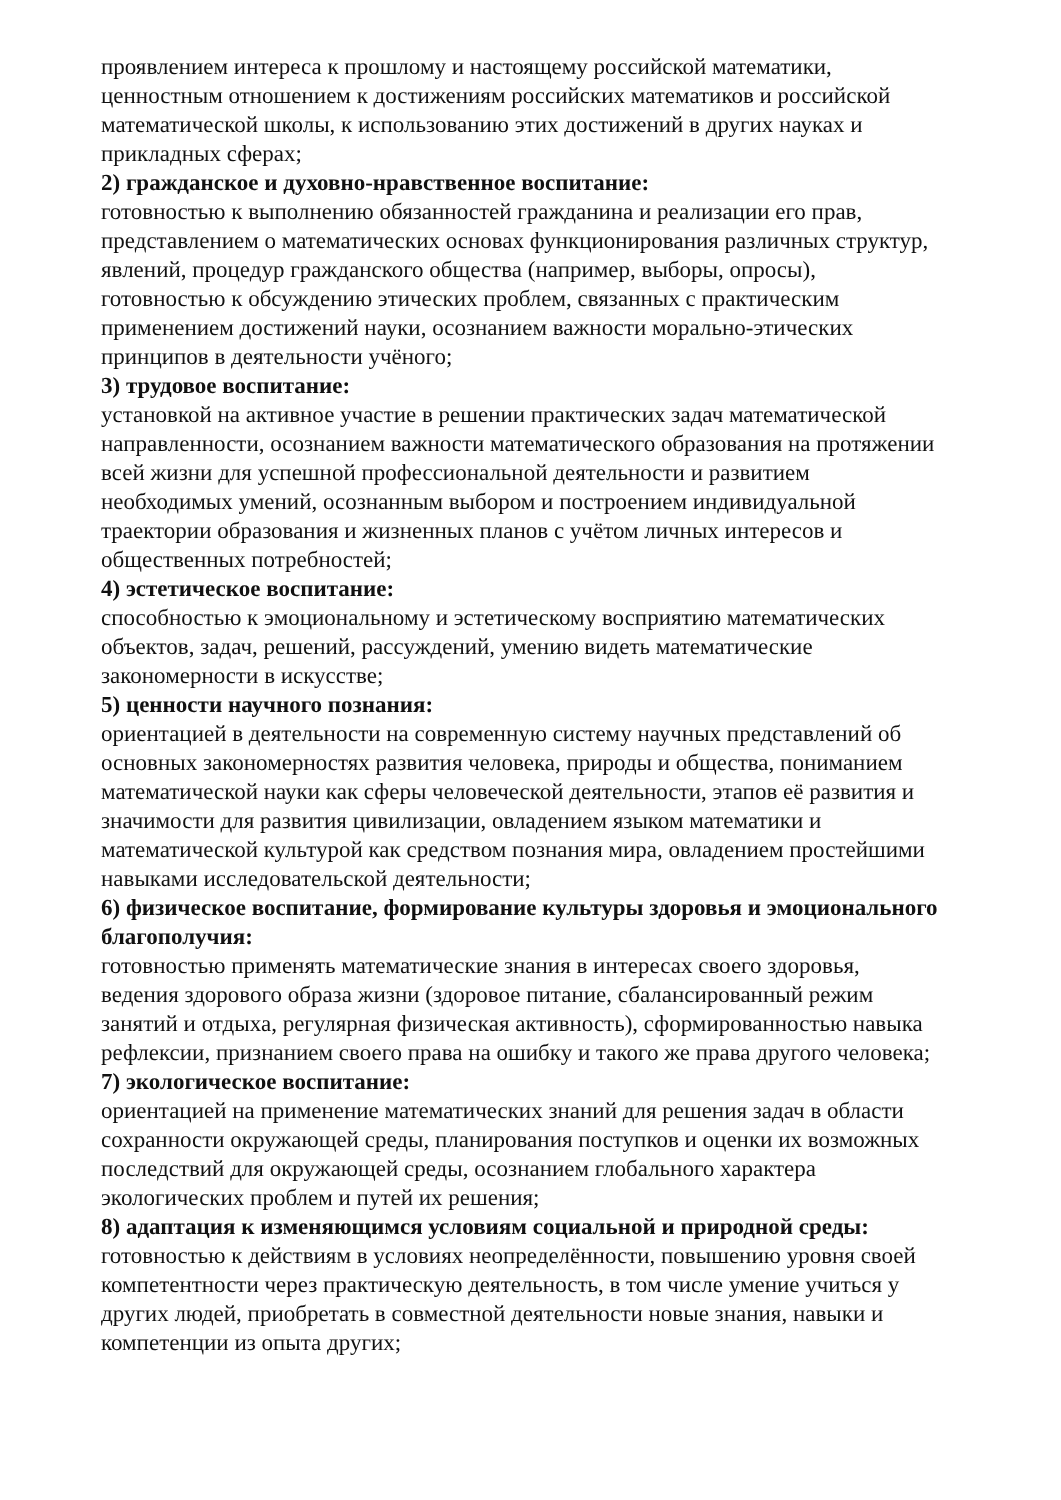проявлением интереса к прошлому и настоящему российской математики, ценностным отношением к достижениям российских математиков и российской математической школы, к использованию этих достижений в других науках и прикладных сферах;
2) гражданское и духовно-нравственное воспитание:
готовностью к выполнению обязанностей гражданина и реализации его прав, представлением о математических основах функционирования различных структур, явлений, процедур гражданского общества (например, выборы, опросы), готовностью к обсуждению этических проблем, связанных с практическим применением достижений науки, осознанием важности морально-этических принципов в деятельности учёного;
3) трудовое воспитание:
установкой на активное участие в решении практических задач математической направленности, осознанием важности математического образования на протяжении всей жизни для успешной профессиональной деятельности и развитием необходимых умений, осознанным выбором и построением индивидуальной траектории образования и жизненных планов с учётом личных интересов и общественных потребностей;
4) эстетическое воспитание:
способностью к эмоциональному и эстетическому восприятию математических объектов, задач, решений, рассуждений, умению видеть математические закономерности в искусстве;
5) ценности научного познания:
ориентацией в деятельности на современную систему научных представлений об основных закономерностях развития человека, природы и общества, пониманием математической науки как сферы человеческой деятельности, этапов её развития и значимости для развития цивилизации, овладением языком математики и математической культурой как средством познания мира, овладением простейшими навыками исследовательской деятельности;
6) физическое воспитание, формирование культуры здоровья и эмоционального благополучия:
готовностью применять математические знания в интересах своего здоровья, ведения здорового образа жизни (здоровое питание, сбалансированный режим занятий и отдыха, регулярная физическая активность), сформированностью навыка рефлексии, признанием своего права на ошибку и такого же права другого человека;
7) экологическое воспитание:
ориентацией на применение математических знаний для решения задач в области сохранности окружающей среды, планирования поступков и оценки их возможных последствий для окружающей среды, осознанием глобального характера экологических проблем и путей их решения;
8) адаптация к изменяющимся условиям социальной и природной среды:
готовностью к действиям в условиях неопределённости, повышению уровня своей компетентности через практическую деятельность, в том числе умение учиться у других людей, приобретать в совместной деятельности новые знания, навыки и компетенции из опыта других;